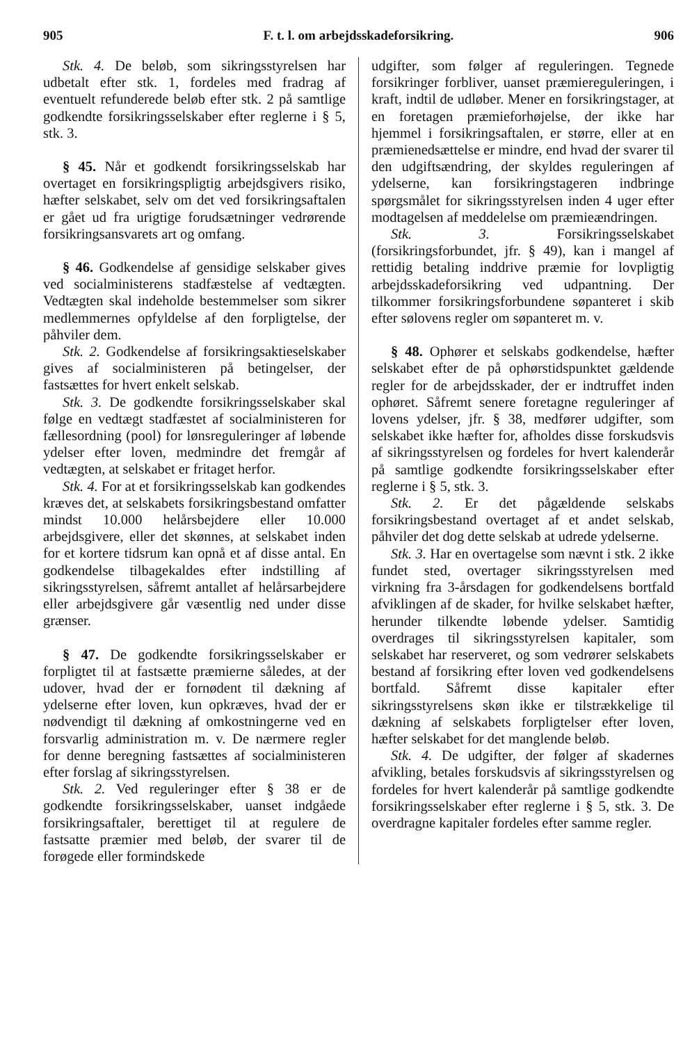905 F. t. l. om arbejdsskadeforsikring. 906
Stk. 4. De beløb, som sikringsstyrelsen har udbetalt efter stk. 1, fordeles med fradrag af eventuelt refunderede beløb efter stk. 2 på samtlige godkendte forsikringsselskaber efter reglerne i § 5, stk. 3.
§ 45. Når et godkendt forsikringsselskab har overtaget en forsikringspligtig arbejdsgivers risiko, hæfter selskabet, selv om det ved forsikringsaftalen er gået ud fra urigtige forudsætninger vedrørende forsikringsansvarets art og omfang.
§ 46. Godkendelse af gensidige selskaber gives ved socialministerens stadfæstelse af vedtægten. Vedtægten skal indeholde bestemmelser som sikrer medlemmernes opfyldelse af den forpligtelse, der påhviler dem.
Stk. 2. Godkendelse af forsikringsaktieselskaber gives af socialministeren på betingelser, der fastsættes for hvert enkelt selskab.
Stk. 3. De godkendte forsikringsselskaber skal følge en vedtægt stadfæstet af socialministeren for fællesordning (pool) for lønsreguleringer af løbende ydelser efter loven, medmindre det fremgår af vedtægten, at selskabet er fritaget herfor.
Stk. 4. For at et forsikringsselskab kan godkendes kræves det, at selskabets forsikringsbestand omfatter mindst 10.000 helårsbejdere eller 10.000 arbejdsgivere, eller det skønnes, at selskabet inden for et kortere tidsrum kan opnå et af disse antal. En godkendelse tilbagekaldes efter indstilling af sikringsstyrelsen, såfremt antallet af helårsarbejdere eller arbejdsgivere går væsentlig ned under disse grænser.
§ 47. De godkendte forsikringsselskaber er forpligtet til at fastsætte præmierne således, at der udover, hvad der er fornødent til dækning af ydelserne efter loven, kun opkræves, hvad der er nødvendigt til dækning af omkostningerne ved en forsvarlig administration m. v. De nærmere regler for denne beregning fastsættes af socialministeren efter forslag af sikringsstyrelsen.
Stk. 2. Ved reguleringer efter § 38 er de godkendte forsikringsselskaber, uanset indgåede forsikringsaftaler, berettiget til at regulere de fastsatte præmier med beløb, der svarer til de forøgede eller formindskede
udgifter, som følger af reguleringen. Tegnede forsikringer forbliver, uanset præmiereguleringen, i kraft, indtil de udløber. Mener en forsikringstager, at en foretagen præmieforhøjelse, der ikke har hjemmel i forsikringsaftalen, er større, eller at en præmienedsættelse er mindre, end hvad der svarer til den udgiftsændring, der skyldes reguleringen af ydelserne, kan forsikringstageren indbringe spørgsmålet for sikringsstyrelsen inden 4 uger efter modtagelsen af meddelelse om præmieændringen.
Stk. 3. Forsikringsselskabet (forsikringsforbundet, jfr. § 49), kan i mangel af rettidig betaling inddrive præmie for lovpligtig arbejdsskadeforsikring ved udpantning. Der tilkommer forsikringsforbundene søpanteret i skib efter sølovens regler om søpanteret m. v.
§ 48. Ophører et selskabs godkendelse, hæfter selskabet efter de på ophørstidspunktet gældende regler for de arbejdsskader, der er indtruffet inden ophøret. Såfremt senere foretagne reguleringer af lovens ydelser, jfr. § 38, medfører udgifter, som selskabet ikke hæfter for, afholdes disse forskudsvis af sikringsstyrelsen og fordeles for hvert kalenderår på samtlige godkendte forsikringsselskaber efter reglerne i § 5, stk. 3.
Stk. 2. Er det pågældende selskabs forsikringsbestand overtaget af et andet selskab, påhviler det dog dette selskab at udrede ydelserne.
Stk. 3. Har en overtagelse som nævnt i stk. 2 ikke fundet sted, overtager sikringsstyrelsen med virkning fra 3-årsdagen for godkendelsens bortfald afviklingen af de skader, for hvilke selskabet hæfter, herunder tilkendte løbende ydelser. Samtidig overdrages til sikringsstyrelsen kapitaler, som selskabet har reserveret, og som vedrører selskabets bestand af forsikring efter loven ved godkendelsens bortfald. Såfremt disse kapitaler efter sikringsstyrelsens skøn ikke er tilstrækkelige til dækning af selskabets forpligtelser efter loven, hæfter selskabet for det manglende beløb.
Stk. 4. De udgifter, der følger af skadernes afvikling, betales forskudsvis af sikringsstyrelsen og fordeles for hvert kalenderår på samtlige godkendte forsikringsselskaber efter reglerne i § 5, stk. 3. De overdragne kapitaler fordeles efter samme regler.